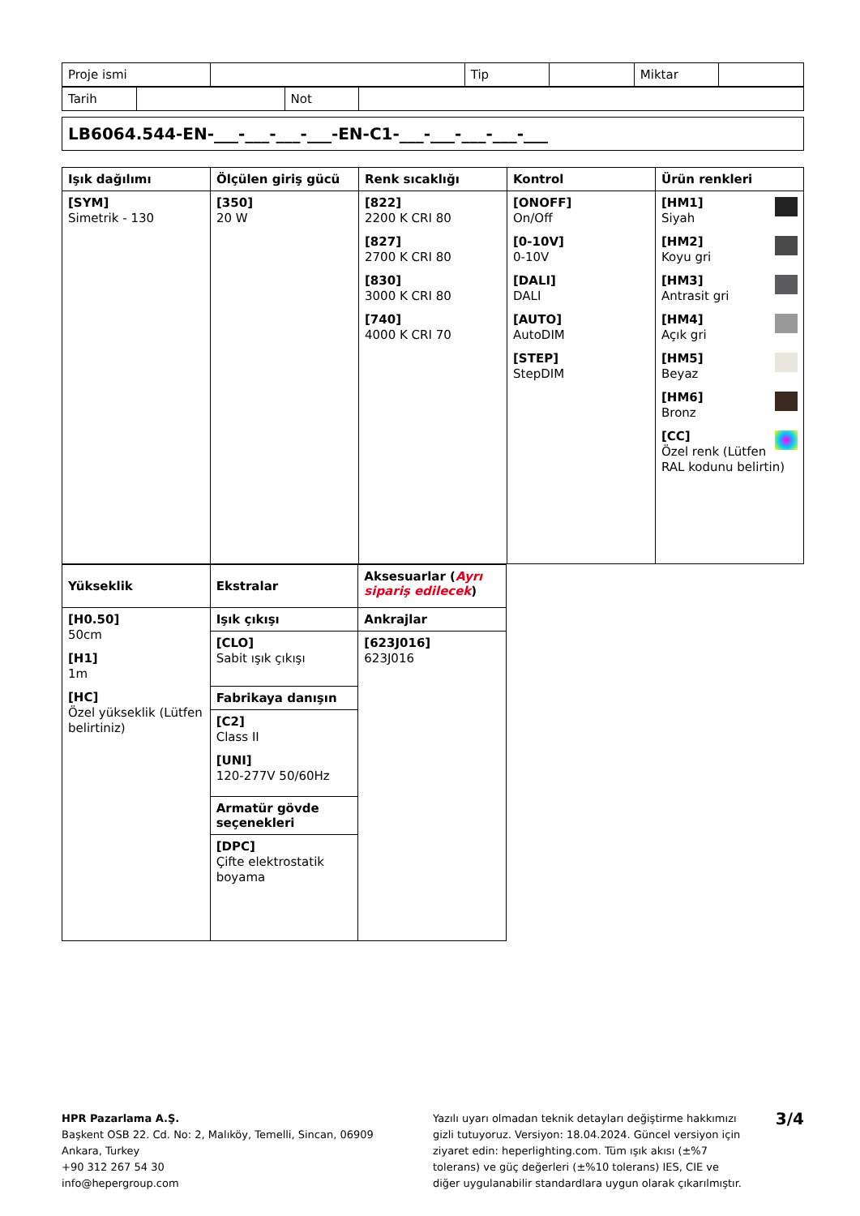| Proje ismi | | Tip | | Miktar | |
| Tarih | | Not | |
| LB6064.544-EN-___-___-___-___-EN-C1-___-___-___-___-___ |
| Işık dağılımı | Ölçülen giriş gücü | Renk sıcaklığı | Kontrol | Ürün renkleri |
| --- | --- | --- | --- | --- |
| [SYM] Simetrik - 130 | [350] 20 W | [822] 2200 K CRI 80 [827] 2700 K CRI 80 [830] 3000 K CRI 80 [740] 4000 K CRI 70 | [ONOFF] On/Off [0-10V] 0-10V [DALI] DALI [AUTO] AutoDIM [STEP] StepDIM | [HM1] Siyah [HM2] Koyu gri [HM3] Antrasit gri [HM4] Açık gri [HM5] Beyaz [HM6] Bronz [CC] Özel renk (Lütfen RAL kodunu belirtin) |
| Yükseklik | Ekstralar | Aksesuarlar ( Ayrı sipariş edilecek ) |
| --- | --- | --- |
| [H0.50] 50cm [H1] 1m [HC] Özel yükseklik (Lütfen belirtiniz) | Işık çıkışı | Ankrajlar |
| | [CLO] Sabit ışık çıkışı | [623J016] 623J016 |
| | Fabrikaya danışın | |
| | [C2] Class II [UNI] 120-277V 50/60Hz | |
| | Armatür gövde seçenekleri | |
| | [DPC] Çifte elektrostatik boyama | |
HPR Pazarlama A.Ş.
Başkent OSB 22. Cd. No: 2, Malıköy, Temelli, Sincan, 06909
Ankara, Turkey
+90 312 267 54 30
info@hepergroup.com
Yazılı uyarı olmadan teknik detayları değiştirme hakkımızı gizli tutuyoruz. Versiyon: 18.04.2024. Güncel versiyon için ziyaret edin: heperlighting.com. Tüm ışık akısı (±%7 tolerans) ve güç değerleri (±%10 tolerans) IES, CIE ve diğer uygulanabilir standardlara uygun olarak çıkarılmıştır.
3/4